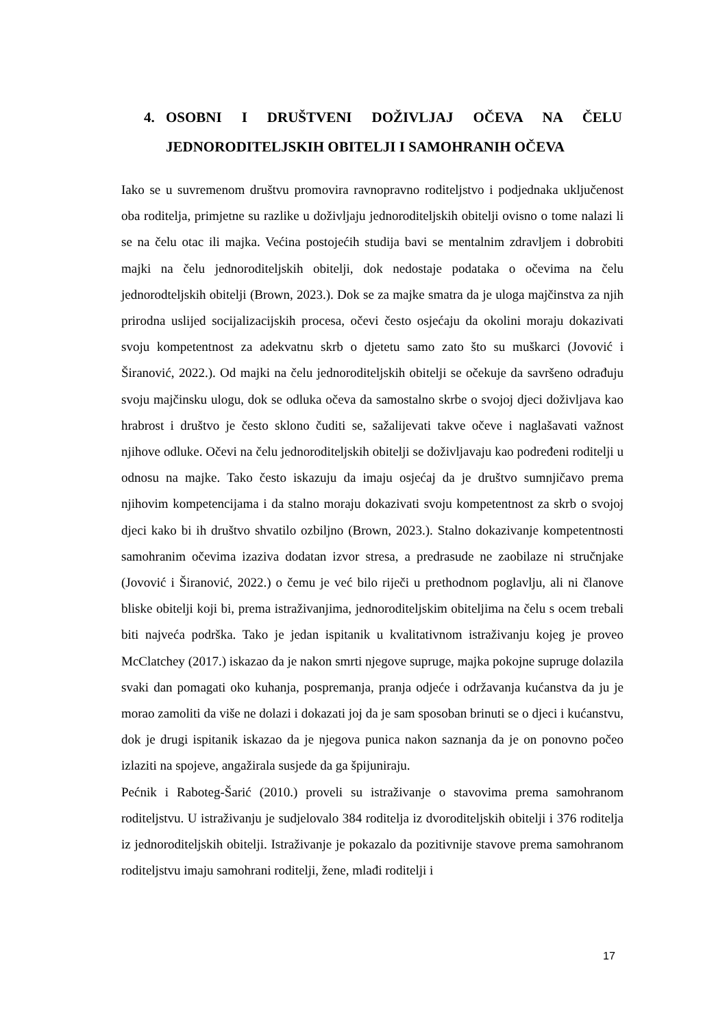4. OSOBNI I DRUŠTVENI DOŽIVLJAJ OČEVA NA ČELU
JEDNORODITELJSKIH OBITELJI I SAMOHRANIH OČEVA
Iako se u suvremenom društvu promovira ravnopravno roditeljstvo i podjednaka uključenost oba roditelja, primjetne su razlike u doživljaju jednoroditeljskih obitelji ovisno o tome nalazi li se na čelu otac ili majka. Većina postojećih studija bavi se mentalnim zdravljem i dobrobiti majki na čelu jednoroditeljskih obitelji, dok nedostaje podataka o očevima na čelu jednorodteljskih obitelji (Brown, 2023.). Dok se za majke smatra da je uloga majčinstva za njih prirodna uslijed socijalizacijskih procesa, očevi često osjećaju da okolini moraju dokazivati svoju kompetentnost za adekvatnu skrb o djetetu samo zato što su muškarci (Jovović i Širanović, 2022.). Od majki na čelu jednoroditeljskih obitelji se očekuje da savršeno odrađuju svoju majčinsku ulogu, dok se odluka očeva da samostalno skrbe o svojoj djeci doživljava kao hrabrost i društvo je često sklono čuditi se, sažalijevati takve očeve i naglašavati važnost njihove odluke. Očevi na čelu jednoroditeljskih obitelji se doživljavaju kao podređeni roditelji u odnosu na majke. Tako često iskazuju da imaju osjećaj da je društvo sumnjičavo prema njihovim kompetencijama i da stalno moraju dokazivati svoju kompetentnost za skrb o svojoj djeci kako bi ih društvo shvatilo ozbiljno (Brown, 2023.). Stalno dokazivanje kompetentnosti samohranim očevima izaziva dodatan izvor stresa, a predrasude ne zaobilaze ni stručnjake (Jovović i Širanović, 2022.) o čemu je već bilo riječi u prethodnom poglavlju, ali ni članove bliske obitelji koji bi, prema istraživanjima, jednoroditeljskim obiteljima na čelu s ocem trebali biti najveća podrška. Tako je jedan ispitanik u kvalitativnom istraživanju kojeg je proveo McClatchey (2017.) iskazao da je nakon smrti njegove supruge, majka pokojne supruge dolazila svaki dan pomagati oko kuhanja, pospremanja, pranja odjeće i održavanja kućanstva da ju je morao zamoliti da više ne dolazi i dokazati joj da je sam sposoban brinuti se o djeci i kućanstvu, dok je drugi ispitanik iskazao da je njegova punica nakon saznanja da je on ponovno počeo izlaziti na spojeve, angažirala susjede da ga špijuniraju.
Pećnik i Raboteg-Šarić (2010.) proveli su istraživanje o stavovima prema samohranom roditeljstvu. U istraživanju je sudjelovalo 384 roditelja iz dvoroditeljskih obitelji i 376 roditelja iz jednoroditeljskih obitelji. Istraživanje je pokazalo da pozitivnije stavove prema samohranom roditeljstvu imaju samohrani roditelji, žene, mlađi roditelji i
17